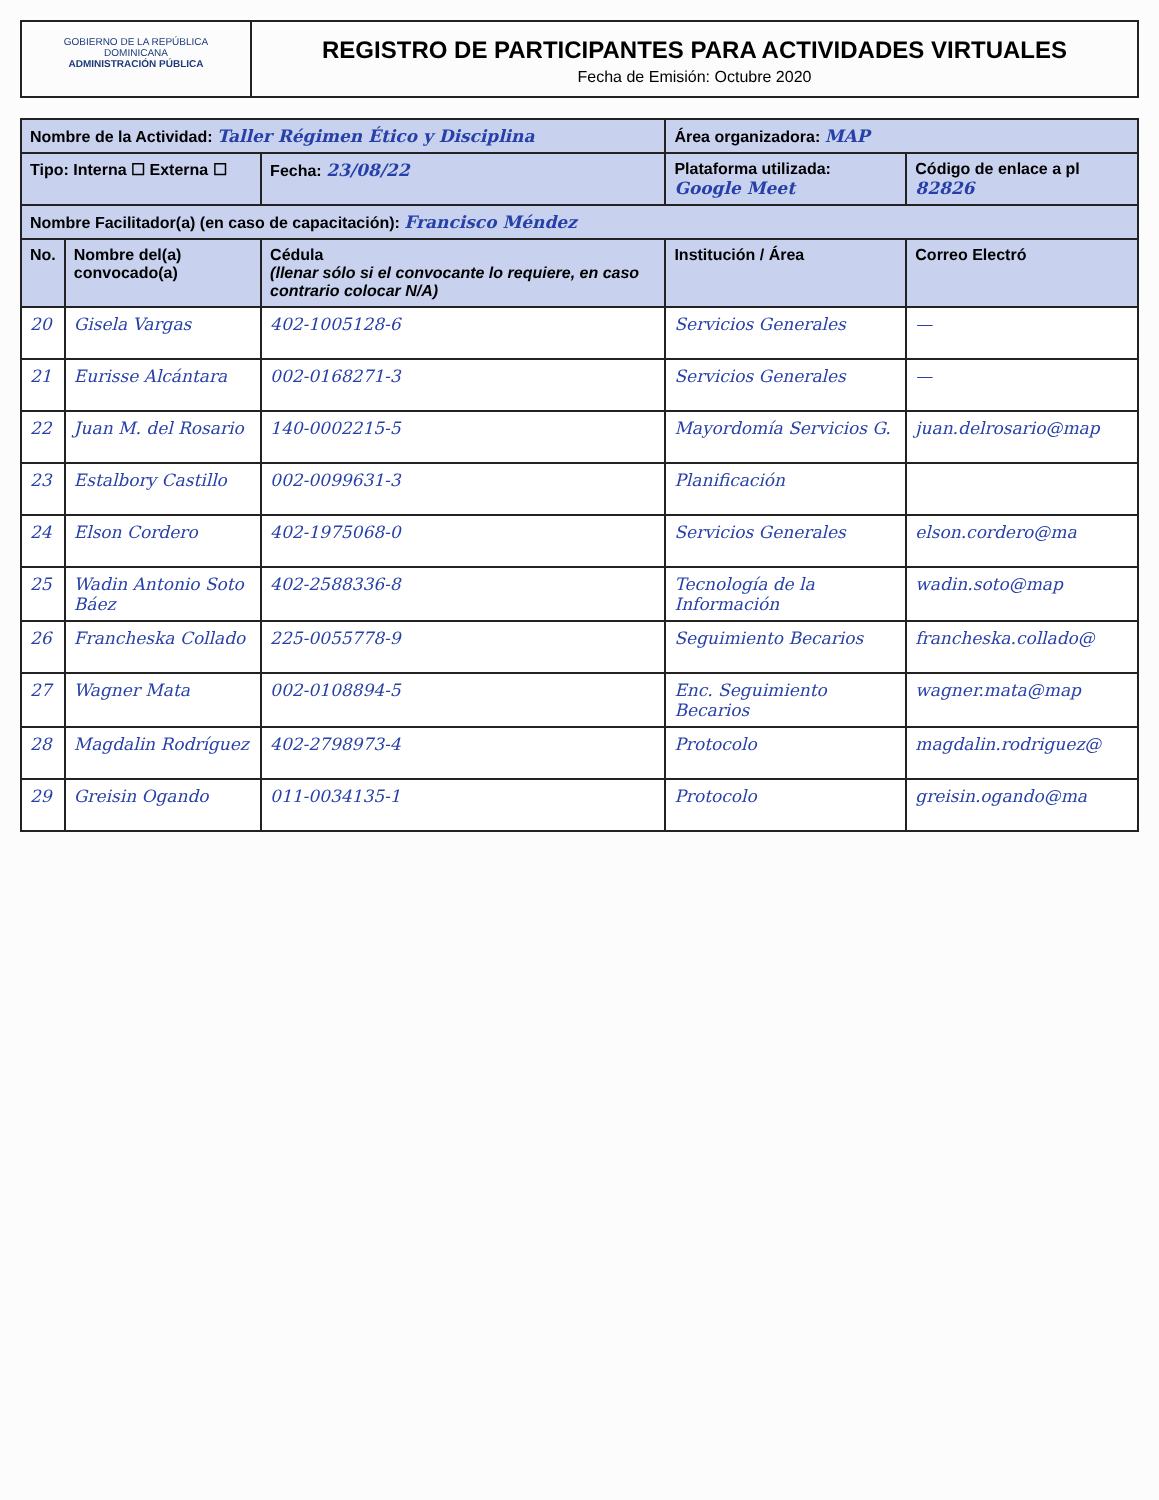GOBIERNO DE LA REPÚBLICA DOMINICANA
ADMINISTRACIÓN PÚBLICA
REGISTRO DE PARTICIPANTES PARA ACTIVIDADES VIRTUALES
Fecha de Emisión: Octubre 2020
| Nombre de la Actividad: Taller Régimen Ético y Disciplina | | | Área organizadora: MAP | |
| --- | --- | --- | --- | --- |
| Tipo: Interna ☐ Externa ☐ | | Fecha: 23/08/22 | Plataforma utilizada: Google Meet | Código de enlace a pl 82826 |
| Nombre Facilitador(a) (en caso de capacitación): Francisco Méndez | | | | |
| No. | Nombre del(a) convocado(a) | Cédula (llenar sólo si el convocante lo requiere, en caso contrario colocar N/A) | Institución / Área | Correo Electró |
| 20 | Gisela Vargas | 402-1005128-6 | Servicios Generales | — |
| 21 | Eurisse Alcántara | 002-0168271-3 | Servicios Generales | — |
| 22 | Juan M. del Rosario | 140-0002215-5 | Mayordomía Servicios G. | juan.delrosario@map |
| 23 | Estalbory Castillo | 002-0099631-3 | Planificación | |
| 24 | Elson Cordero | 402-1975068-0 | Servicios Generales | elson.cordero@ma |
| 25 | Wadin Antonio Soto Báez | 402-2588336-8 | Tecnología de la Información | wadin.soto@map |
| 26 | Francheska Collado | 225-0055778-9 | Seguimiento Becarios | francheska.collado@ |
| 27 | Wagner Mata | 002-0108894-5 | Enc. Seguimiento Becarios | wagner.mata@map |
| 28 | Magdalin Rodríguez | 402-2798973-4 | Protocolo | magdalin.rodriguez@ |
| 29 | Greisin Ogando | 011-0034135-1 | Protocolo | greisin.ogando@ma |